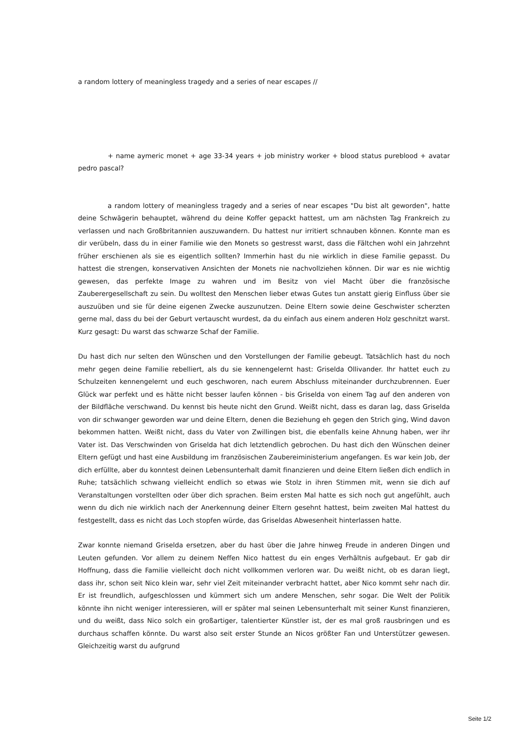a random lottery of meaningless tragedy and a series of near escapes //
+ name aymeric monet + age 33-34 years + job ministry worker + blood status pureblood + avatar pedro pascal?
a random lottery of meaningless tragedy and a series of near escapes "Du bist alt geworden", hatte deine Schwägerin behauptet, während du deine Koffer gepackt hattest, um am nächsten Tag Frankreich zu verlassen und nach Großbritannien auszuwandern. Du hattest nur irritiert schnauben können. Konnte man es dir verübeln, dass du in einer Familie wie den Monets so gestresst warst, dass die Fältchen wohl ein Jahrzehnt früher erschienen als sie es eigentlich sollten? Immerhin hast du nie wirklich in diese Familie gepasst. Du hattest die strengen, konservativen Ansichten der Monets nie nachvollziehen können. Dir war es nie wichtig gewesen, das perfekte Image zu wahren und im Besitz von viel Macht über die französische Zauberergesellschaft zu sein. Du wolltest den Menschen lieber etwas Gutes tun anstatt gierig Einfluss über sie auszuüben und sie für deine eigenen Zwecke auszunutzen. Deine Eltern sowie deine Geschwister scherzten gerne mal, dass du bei der Geburt vertauscht wurdest, da du einfach aus einem anderen Holz geschnitzt warst. Kurz gesagt: Du warst das schwarze Schaf der Familie.
Du hast dich nur selten den Wünschen und den Vorstellungen der Familie gebeugt. Tatsächlich hast du noch mehr gegen deine Familie rebelliert, als du sie kennengelernt hast: Griselda Ollivander. Ihr hattet euch zu Schulzeiten kennengelernt und euch geschworen, nach eurem Abschluss miteinander durchzubrennen. Euer Glück war perfekt und es hätte nicht besser laufen können - bis Griselda von einem Tag auf den anderen von der Bildfläche verschwand. Du kennst bis heute nicht den Grund. Weißt nicht, dass es daran lag, dass Griselda von dir schwanger geworden war und deine Eltern, denen die Beziehung eh gegen den Strich ging, Wind davon bekommen hatten. Weißt nicht, dass du Vater von Zwillingen bist, die ebenfalls keine Ahnung haben, wer ihr Vater ist. Das Verschwinden von Griselda hat dich letztendlich gebrochen. Du hast dich den Wünschen deiner Eltern gefügt und hast eine Ausbildung im französischen Zaubereiministerium angefangen. Es war kein Job, der dich erfüllte, aber du konntest deinen Lebensunterhalt damit finanzieren und deine Eltern ließen dich endlich in Ruhe; tatsächlich schwang vielleicht endlich so etwas wie Stolz in ihren Stimmen mit, wenn sie dich auf Veranstaltungen vorstellten oder über dich sprachen. Beim ersten Mal hatte es sich noch gut angefühlt, auch wenn du dich nie wirklich nach der Anerkennung deiner Eltern gesehnt hattest, beim zweiten Mal hattest du festgestellt, dass es nicht das Loch stopfen würde, das Griseldas Abwesenheit hinterlassen hatte.
Zwar konnte niemand Griselda ersetzen, aber du hast über die Jahre hinweg Freude in anderen Dingen und Leuten gefunden. Vor allem zu deinem Neffen Nico hattest du ein enges Verhältnis aufgebaut. Er gab dir Hoffnung, dass die Familie vielleicht doch nicht vollkommen verloren war. Du weißt nicht, ob es daran liegt, dass ihr, schon seit Nico klein war, sehr viel Zeit miteinander verbracht hattet, aber Nico kommt sehr nach dir. Er ist freundlich, aufgeschlossen und kümmert sich um andere Menschen, sehr sogar. Die Welt der Politik könnte ihn nicht weniger interessieren, will er später mal seinen Lebensunterhalt mit seiner Kunst finanzieren, und du weißt, dass Nico solch ein großartiger, talentierter Künstler ist, der es mal groß rausbringen und es durchaus schaffen könnte. Du warst also seit erster Stunde an Nicos größter Fan und Unterstützer gewesen. Gleichzeitig warst du aufgrund
Seite 1/2